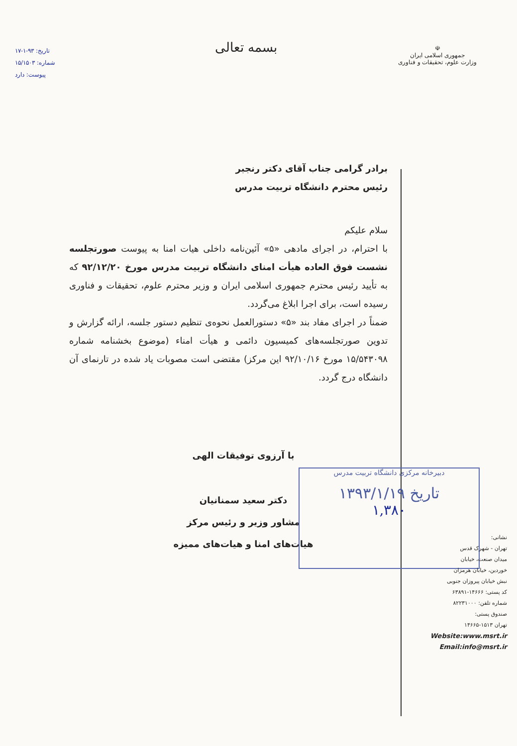☫
جمهوری اسلامی ایران
وزارت علوم، تحقیقات و فناوری
بسمه تعالی
تاریخ: ۹۳-۱-۱۷
شماره: ۱۵/۱۵۰۳
پیوست: دارد
برادر گرامی جناب آقای دکتر رنجبر
رئیس محترم دانشگاه تربیت مدرس
سلام علیکم
با احترام، در اجرای مادهی «۵» آئین‌نامه داخلی هیات امنا به پیوست صورتجلسه نشست فوق العاده هیأت امنای دانشگاه تربیت مدرس مورخ ۹۲/۱۲/۲۰ که به تأیید رئیس محترم جمهوری اسلامی ایران و وزیر محترم علوم، تحقیقات و فناوری رسیده است، برای اجرا ابلاغ می‌گردد.
ضمناً در اجرای مفاد بند «۵» دستورالعمل نحوه‌ی تنظیم دستور جلسه، ارائه گزارش و تدوین صورتجلسه‌های کمیسیون دائمی و هیأت امناء (موضوع بخشنامه شماره ۱۵/۵۴۳۰۹۸ مورخ ۹۲/۱۰/۱۶ این مرکز) مقتضی است مصوبات یاد شده در تارنمای آن دانشگاه درج گردد.
با آرزوی توفیقات الهی
دکتر سعید سمنانیان
مشاور وزیر و رئیس مرکز
هیات‌های امنا و هیات‌های ممیزه
دبیرخانه مرکزی دانشگاه تربیت مدرس
تاریخ ۱۳۹۳/۱/۱۹
۱,۳۸۰
نشانی:
تهران - شهرک قدس
میدان صنعت، خیابان
خوردین، خیابان هرمزان
نبش خیابان پیروزان جنوبی
کد پستی: ۱۴۶۶۶-۶۳۸۹۱
شماره تلفن: ۸۲۲۳۱۰۰۰
صندوق پستی:
تهران ۱۵۱۳-۱۴۶۶۵
Website:www.msrt.ir
Email:info@msrt.ir